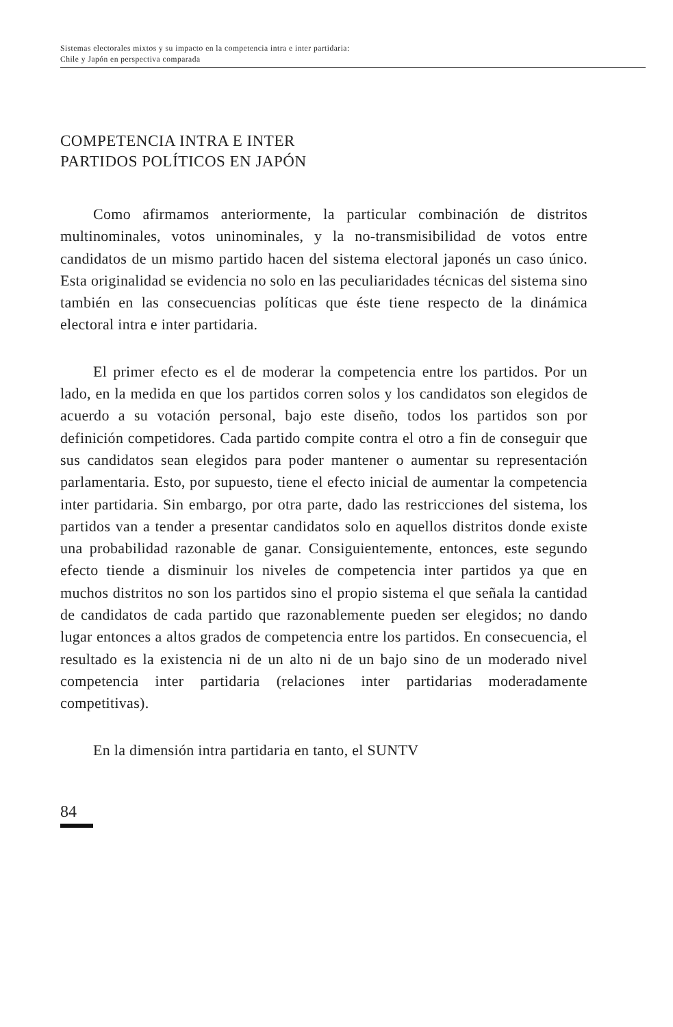Sistemas electorales mixtos y su impacto en la competencia intra e inter partidaria:
Chile y Japón en perspectiva comparada
COMPETENCIA INTRA E INTER
PARTIDOS POLÍTICOS EN JAPÓN
Como afirmamos anteriormente, la particular combinación de distritos multinominales, votos uninominales, y la no-transmisibilidad de votos entre candidatos de un mismo partido hacen del sistema electoral japonés un caso único. Esta originalidad se evidencia no solo en las peculiaridades técnicas del sistema sino también en las consecuencias políticas que éste tiene respecto de la dinámica electoral intra e inter partidaria.
El primer efecto es el de moderar la competencia entre los partidos. Por un lado, en la medida en que los partidos corren solos y los candidatos son elegidos de acuerdo a su votación personal, bajo este diseño, todos los partidos son por definición competidores. Cada partido compite contra el otro a fin de conseguir que sus candidatos sean elegidos para poder mantener o aumentar su representación parlamentaria. Esto, por supuesto, tiene el efecto inicial de aumentar la competencia inter partidaria. Sin embargo, por otra parte, dado las restricciones del sistema, los partidos van a tender a presentar candidatos solo en aquellos distritos donde existe una probabilidad razonable de ganar. Consiguientemente, entonces, este segundo efecto tiende a disminuir los niveles de competencia inter partidos ya que en muchos distritos no son los partidos sino el propio sistema el que señala la cantidad de candidatos de cada partido que razonablemente pueden ser elegidos; no dando lugar entonces a altos grados de competencia entre los partidos. En consecuencia, el resultado es la existencia ni de un alto ni de un bajo sino de un moderado nivel competencia inter partidaria (relaciones inter partidarias moderadamente competitivas).
En la dimensión intra partidaria en tanto, el SUNTV
84